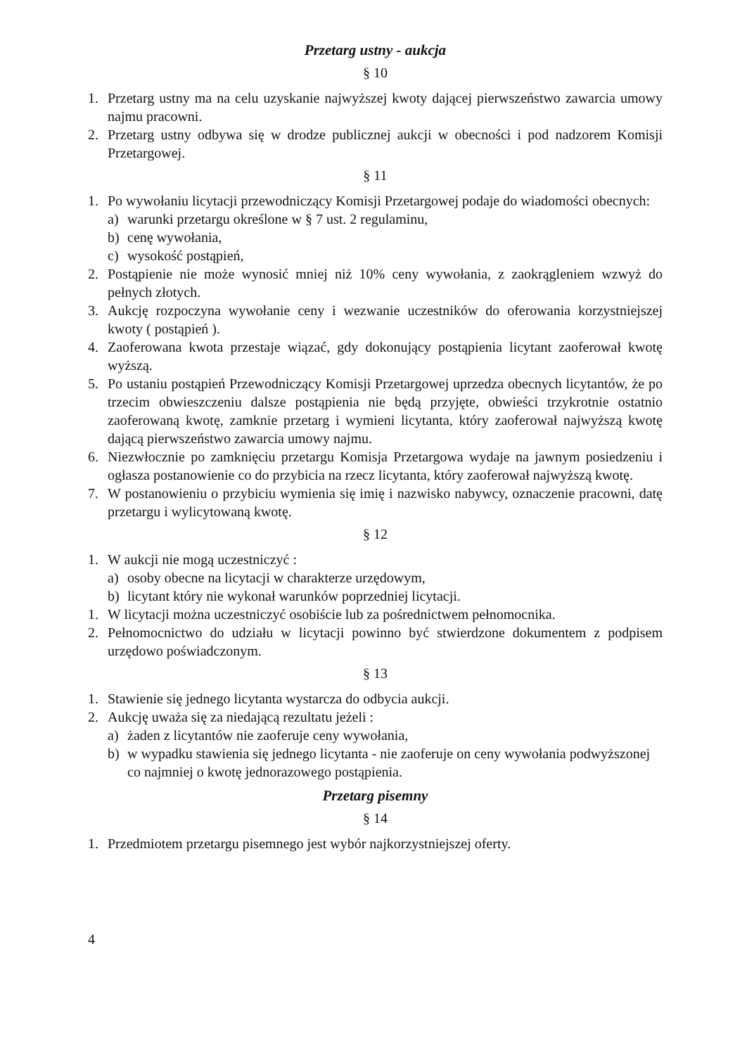Przetarg ustny - aukcja
§ 10
1. Przetarg ustny ma na celu uzyskanie najwyższej kwoty dającej pierwszeństwo zawarcia umowy najmu pracowni.
2. Przetarg ustny odbywa się w drodze publicznej aukcji w obecności i pod nadzorem Komisji Przetargowej.
§ 11
1. Po wywołaniu licytacji przewodniczący Komisji Przetargowej podaje do wiadomości obecnych:
a) warunki przetargu określone w § 7 ust. 2 regulaminu,
b) cenę wywołania,
c) wysokość postąpień,
2. Postąpienie nie może wynosić mniej niż 10% ceny wywołania, z zaokrągleniem wzwyż do pełnych złotych.
3. Aukcję rozpoczyna wywołanie ceny i wezwanie uczestników do oferowania korzystniejszej kwoty ( postąpień ).
4. Zaoferowana kwota przestaje wiązać, gdy dokonujący postąpienia licytant zaoferował kwotę wyższą.
5. Po ustaniu postąpień Przewodniczący Komisji Przetargowej uprzedza obecnych licytantów, że po trzecim obwieszczeniu dalsze postąpienia nie będą przyjęte, obwieści trzykrotnie ostatnio zaoferowaną kwotę, zamknie przetarg i wymieni licytanta, który zaoferował najwyższą kwotę dającą pierwszeństwo zawarcia umowy najmu.
6. Niezwłocznie po zamknięciu przetargu Komisja Przetargowa wydaje na jawnym posiedzeniu i ogłasza postanowienie co do przybicia na rzecz licytanta, który zaoferował najwyższą kwotę.
7. W postanowieniu o przybiciu wymienia się imię i nazwisko nabywcy, oznaczenie pracowni, datę przetargu i wylicytowaną kwotę.
§ 12
1. W aukcji nie mogą uczestniczyć :
a) osoby obecne na licytacji w charakterze urzędowym,
b) licytant który nie wykonał warunków poprzedniej licytacji.
1. W licytacji można uczestniczyć osobiście lub za pośrednictwem pełnomocnika.
2. Pełnomocnictwo do udziału w licytacji powinno być stwierdzone dokumentem z podpisem urzędowo poświadczonym.
§ 13
1. Stawienie się jednego licytanta wystarcza do odbycia aukcji.
2. Aukcję uważa się za niedającą rezultatu jeżeli :
a) żaden z licytantów nie zaoferuje ceny wywołania,
b) w wypadku stawienia się jednego licytanta - nie zaoferuje on ceny wywołania podwyższonej co najmniej o kwotę jednorazowego postąpienia.
Przetarg pisemny
§ 14
1. Przedmiotem przetargu pisemnego jest wybór najkorzystniejszej oferty.
4